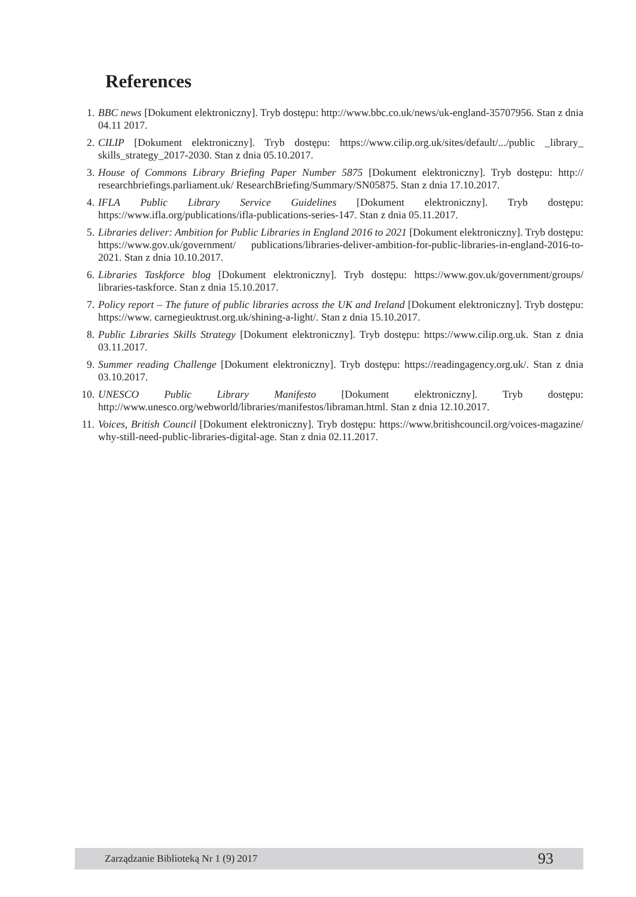References
1. BBC news [Dokument elektroniczny]. Tryb dostępu: http://www.bbc.co.uk/news/uk-england-35707956. Stan z dnia 04.11 2017.
2. CILIP [Dokument elektroniczny]. Tryb dostępu: https://www.cilip.org.uk/sites/default/.../public _library_ skills_strategy_2017-2030. Stan z dnia 05.10.2017.
3. House of Commons Library Briefing Paper Number 5875 [Dokument elektroniczny]. Tryb dostępu: http:// researchbriefings.parliament.uk/ ResearchBriefing/Summary/SN05875. Stan z dnia 17.10.2017.
4. IFLA Public Library Service Guidelines [Dokument elektroniczny]. Tryb dostępu: https://www.ifla.org/publications/ifla-publications-series-147. Stan z dnia 05.11.2017.
5. Libraries deliver: Ambition for Public Libraries in England 2016 to 2021 [Dokument elektroniczny]. Tryb dostępu: https://www.gov.uk/government/ publications/libraries-deliver-ambition-for-public-libraries-in-england-2016-to-2021. Stan z dnia 10.10.2017.
6. Libraries Taskforce blog [Dokument elektroniczny]. Tryb dostępu: https://www.gov.uk/government/groups/ libraries-taskforce. Stan z dnia 15.10.2017.
7. Policy report – The future of public libraries across the UK and Ireland [Dokument elektroniczny]. Tryb dostępu: https://www. carnegieuktrust.org.uk/shining-a-light/. Stan z dnia 15.10.2017.
8. Public Libraries Skills Strategy [Dokument elektroniczny]. Tryb dostępu: https://www.cilip.org.uk. Stan z dnia 03.11.2017.
9. Summer reading Challenge [Dokument elektroniczny]. Tryb dostępu: https://readingagency.org.uk/. Stan z dnia 03.10.2017.
10. UNESCO Public Library Manifesto [Dokument elektroniczny]. Tryb dostępu: http://www.unesco.org/webworld/libraries/manifestos/libraman.html. Stan z dnia 12.10.2017.
11. Voices, British Council [Dokument elektroniczny]. Tryb dostępu: https://www.britishcouncil.org/voices-magazine/ why-still-need-public-libraries-digital-age. Stan z dnia 02.11.2017.
Zarządzanie Biblioteką Nr 1 (9) 2017 93